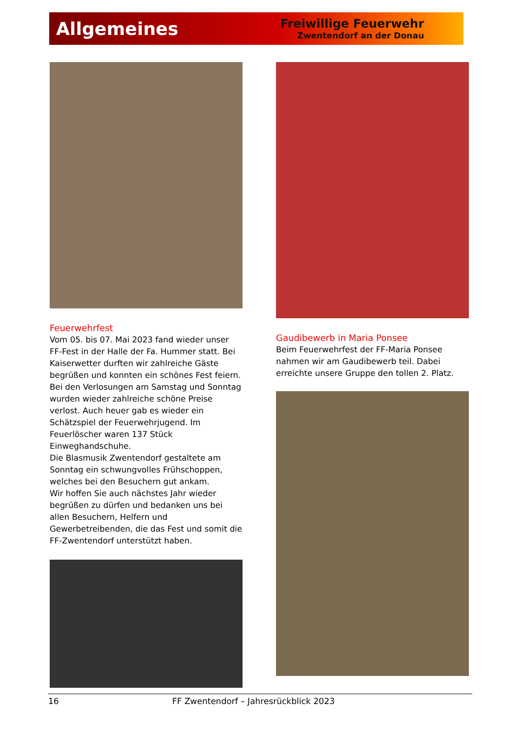Allgemeines
Freiwillige Feuerwehr
Zwentendorf an der Donau
Feuerwehrfest
Vom 05. bis 07. Mai 2023 fand wieder unser FF-Fest in der Halle der Fa. Hummer statt. Bei Kaiserwetter durften wir zahlreiche Gäste begrüßen und konnten ein schönes Fest feiern. Bei den Verlosungen am Samstag und Sonntag wurden wieder zahlreiche schöne Preise verlost. Auch heuer gab es wieder ein Schätzspiel der Feuerwehrjugend. Im Feuerlöscher waren 137 Stück Einweghandschuhe.
Die Blasmusik Zwentendorf gestaltete am Sonntag ein schwungvolles Frühschoppen, welches bei den Besuchern gut ankam.
Wir hoffen Sie auch nächstes Jahr wieder begrüßen zu dürfen und bedanken uns bei allen Besuchern, Helfern und Gewerbetreibenden, die das Fest und somit die FF-Zwentendorf unterstützt haben.
Gaudibewerb in Maria Ponsee
Beim Feuerwehrfest der FF-Maria Ponsee nahmen wir am Gaudibewerb teil. Dabei erreichte unsere Gruppe den tollen 2. Platz.
16 FF Zwentendorf – Jahresrückblick 2023